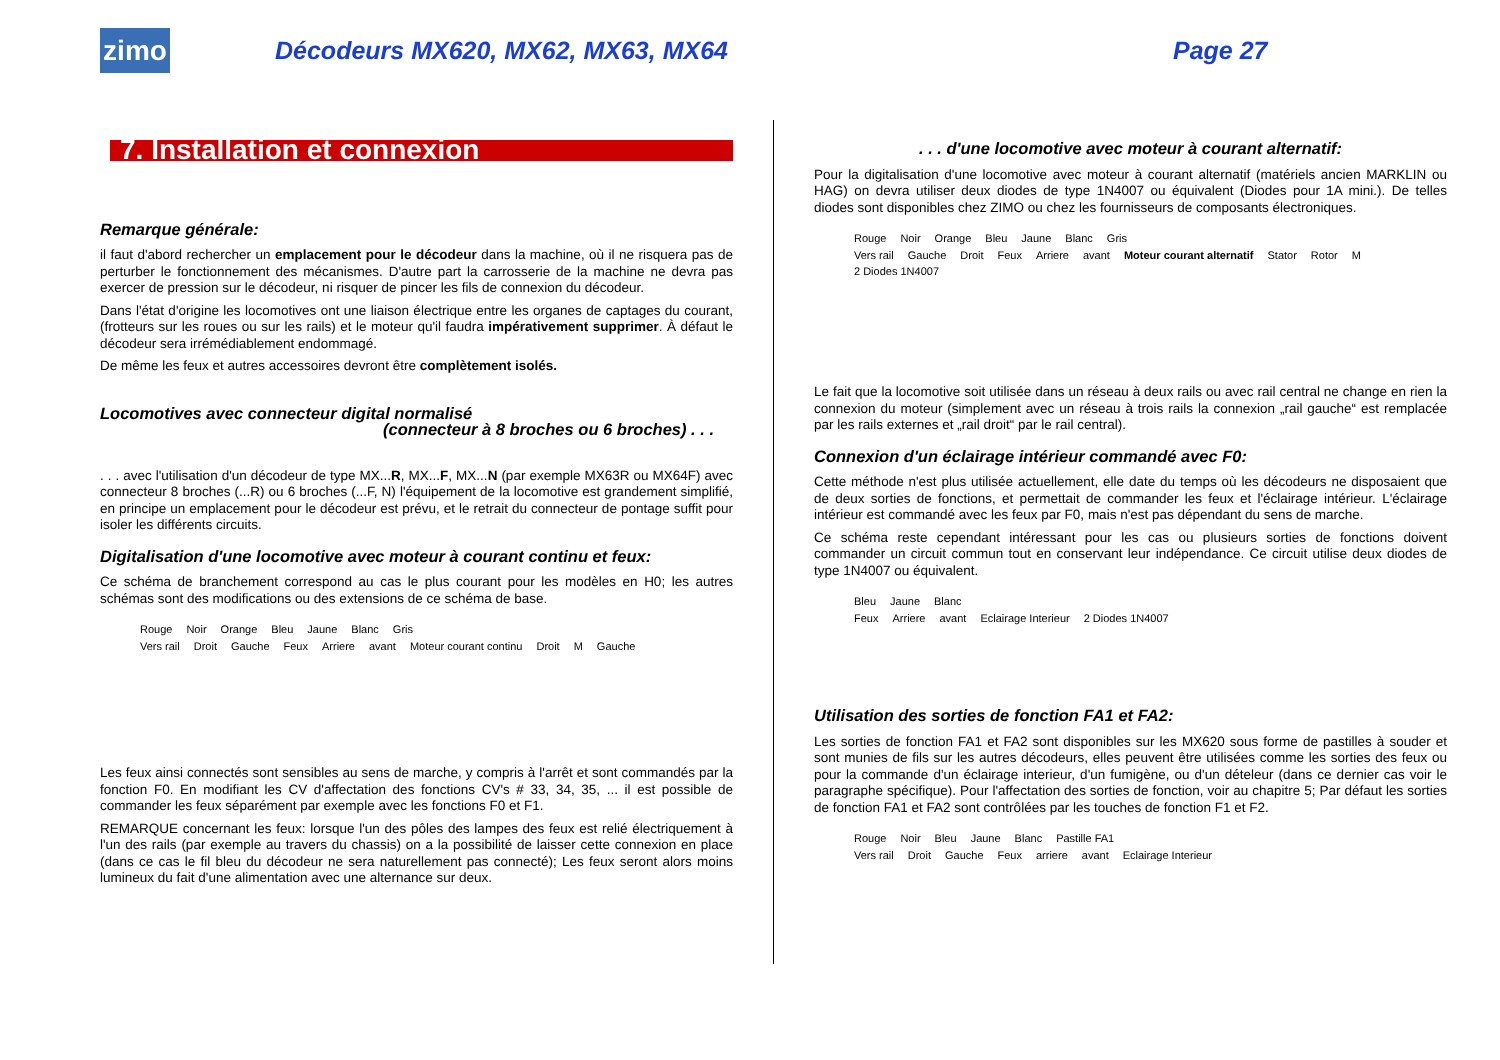zimo
Décodeurs MX620, MX62, MX63, MX64
Page 27
7. Installation et connexion
Remarque générale:
il faut d'abord rechercher un emplacement pour le décodeur dans la machine, où il ne risquera pas de perturber le fonctionnement des mécanismes. D'autre part la carrosserie de la machine ne devra pas exercer de pression sur le décodeur, ni risquer de pincer les fils de connexion du décodeur.
Dans l'état d'origine les locomotives ont une liaison électrique entre les organes de captages du courant, (frotteurs sur les roues ou sur les rails) et le moteur qu'il faudra impérativement supprimer. À défaut le décodeur sera irrémédiablement endommagé.
De même les feux et autres accessoires devront être complètement isolés.
Locomotives avec connecteur digital normalisé
(connecteur à 8 broches ou 6 broches) . . .
. . . avec l'utilisation d'un décodeur de type MX...R, MX...F, MX...N (par exemple MX63R ou MX64F) avec connecteur 8 broches (...R) ou 6 broches (...F, N) l'équipement de la locomotive est grandement simplifié, en principe un emplacement pour le décodeur est prévu, et le retrait du connecteur de pontage suffit pour isoler les différents circuits.
Digitalisation d'une locomotive avec moteur à courant continu et feux:
Ce schéma de branchement correspond au cas le plus courant pour les modèles en H0; les autres schémas sont des modifications ou des extensions de ce schéma de base.
Rouge Noir Orange Bleu Jaune Blanc Gris
Vers rail Droit Gauche Feux Arriere avant Moteur courant continu Droit M Gauche
Les feux ainsi connectés sont sensibles au sens de marche, y compris à l'arrêt et sont commandés par la fonction F0. En modifiant les CV d'affectation des fonctions CV's # 33, 34, 35, ... il est possible de commander les feux séparément par exemple avec les fonctions F0 et F1.
REMARQUE concernant les feux: lorsque l'un des pôles des lampes des feux est relié électriquement à l'un des rails (par exemple au travers du chassis) on a la possibilité de laisser cette connexion en place (dans ce cas le fil bleu du décodeur ne sera naturellement pas connecté); Les feux seront alors moins lumineux du fait d'une alimentation avec une alternance sur deux.
. . . d'une locomotive avec moteur à courant alternatif:
Pour la digitalisation d'une locomotive avec moteur à courant alternatif (matériels ancien MARKLIN ou HAG) on devra utiliser deux diodes de type 1N4007 ou équivalent (Diodes pour 1A mini.). De telles diodes sont disponibles chez ZIMO ou chez les fournisseurs de composants électroniques.
Rouge Noir Orange Bleu Jaune Blanc Gris
Vers rail Gauche Droit Feux Arriere avant Moteur courant alternatif Stator Rotor M 2 Diodes 1N4007
Le fait que la locomotive soit utilisée dans un réseau à deux rails ou avec rail central ne change en rien la connexion du moteur (simplement avec un réseau à trois rails la connexion „rail gauche“ est remplacée par les rails externes et „rail droit“ par le rail central).
Connexion d'un éclairage intérieur commandé avec F0:
Cette méthode n'est plus utilisée actuellement, elle date du temps où les décodeurs ne disposaient que de deux sorties de fonctions, et permettait de commander les feux et l'éclairage intérieur. L'éclairage intérieur est commandé avec les feux par F0, mais n'est pas dépendant du sens de marche.
Ce schéma reste cependant intéressant pour les cas ou plusieurs sorties de fonctions doivent commander un circuit commun tout en conservant leur indépendance. Ce circuit utilise deux diodes de type 1N4007 ou équivalent.
Bleu Jaune Blanc
Feux Arriere avant Eclairage Interieur 2 Diodes 1N4007
Utilisation des sorties de fonction FA1 et FA2:
Les sorties de fonction FA1 et FA2 sont disponibles sur les MX620 sous forme de pastilles à souder et sont munies de fils sur les autres décodeurs, elles peuvent être utilisées comme les sorties des feux ou pour la commande d'un éclairage interieur, d'un fumigène, ou d'un dételeur (dans ce dernier cas voir le paragraphe spécifique). Pour l'affectation des sorties de fonction, voir au chapitre 5; Par défaut les sorties de fonction FA1 et FA2 sont contrôlées par les touches de fonction F1 et F2.
Rouge Noir Bleu Jaune Blanc Pastille FA1
Vers rail Droit Gauche Feux arriere avant Eclairage Interieur